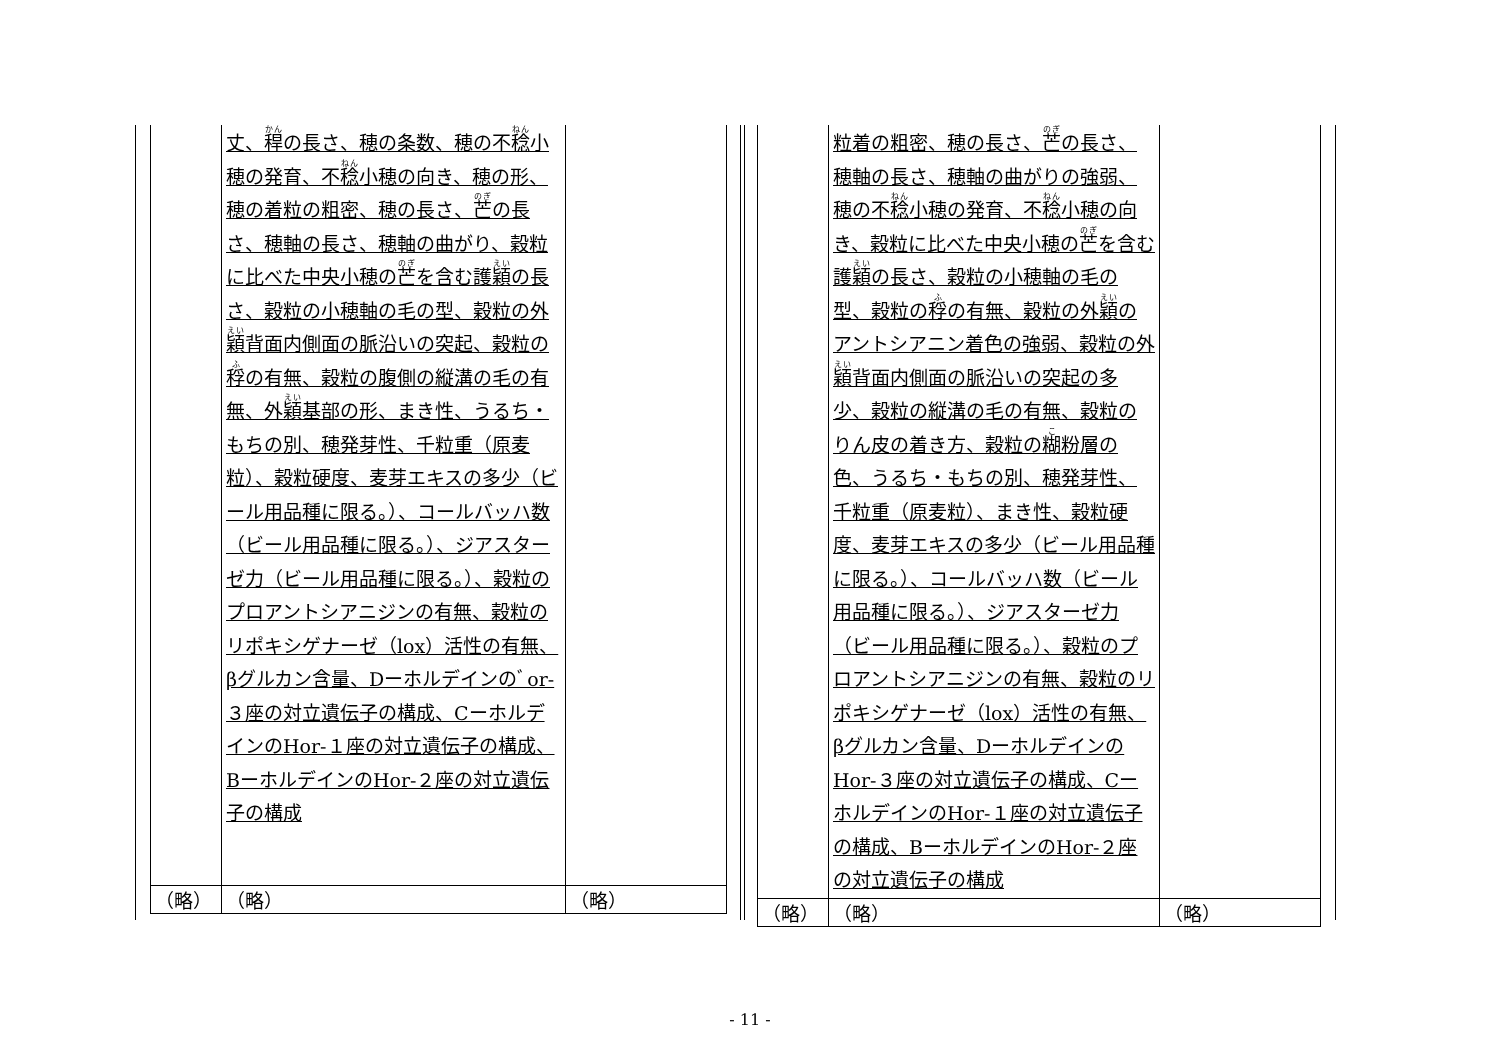| | 丈、 稈 の長さ、穂の条数、穂の不 稔 小穂の発育、不 稔 小穂の向き、穂の形、穂の着粒の粗密、穂の長さ、 芒 の長さ、穂軸の長さ、穂軸の曲がり、穀粒に比べた中央小穂の 芒 を含む護 穎 の長さ、穀粒の小穂軸の毛の型、穀粒の外 穎 背面内側面の脈沿いの突起、穀粒の 稃 の有無、穀粒の腹側の縦溝の毛の有無、外 穎 基部の形、まき性、うるち・もちの別、穂発芽性、千粒重（原麦粒）、穀粒硬度、麦芽エキスの多少（ビール用品種に限る。）、コールバッハ数（ビール用品種に限る。）、ジアスターゼ力（ビール用品種に限る。）、穀粒のプロアントシアニジンの有無、穀粒のリポキシゲナーゼ（lox）活性の有無、βグルカン含量、Dーホルデインのﾞor-３座の対立遺伝子の構成、CーホルデインのHor-１座の対立遺伝子の構成、BーホルデインのHor-２座の対立遺伝子の構成 | |
| （略） | （略） | （略） |
| | 粒着の粗密、穂の長さ、 芒 の長さ、穂軸の長さ、穂軸の曲がりの強弱、穂の不 稔 小穂の発育、不 稔 小穂の向き、穀粒に比べた中央小穂の 芒 を含む護 穎 の長さ、穀粒の小穂軸の毛の型、穀粒の 稃 の有無、穀粒の外 穎 のアントシアニン着色の強弱、穀粒の外 穎 背面内側面の脈沿いの突起の多少、穀粒の縦溝の毛の有無、穀粒のりん皮の着き方、穀粒の 糊 粉層の色、うるち・もちの別、穂発芽性、千粒重（原麦粒）、まき性、穀粒硬度、麦芽エキスの多少（ビール用品種に限る。）、コールバッハ数（ビール用品種に限る。）、ジアスターゼ力（ビール用品種に限る。）、穀粒のプロアントシアニジンの有無、穀粒のリポキシゲナーゼ（lox）活性の有無、βグルカン含量、DーホルデインのHor-３座の対立遺伝子の構成、CーホルデインのHor-１座の対立遺伝子の構成、BーホルデインのHor-２座の対立遺伝子の構成 | |
| （略） | （略） | （略） |
- 11 -